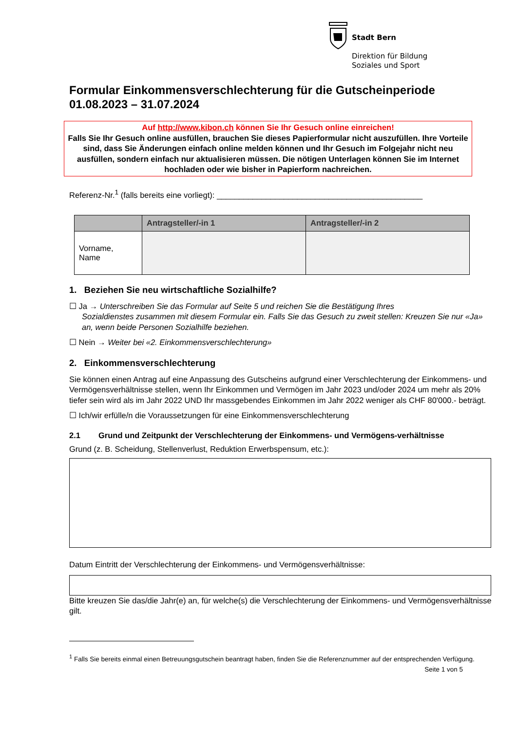Stadt Bern
Direktion für Bildung
Soziales und Sport
Formular Einkommensverschlechterung für die Gutscheinperiode 01.08.2023 – 31.07.2024
Auf http://www.kibon.ch können Sie Ihr Gesuch online einreichen!
Falls Sie Ihr Gesuch online ausfüllen, brauchen Sie dieses Papierformular nicht auszufüllen. Ihre Vorteile sind, dass Sie Änderungen einfach online melden können und Ihr Gesuch im Folgejahr nicht neu ausfüllen, sondern einfach nur aktualisieren müssen. Die nötigen Unterlagen können Sie im Internet hochladen oder wie bisher in Papierform nachreichen.
Referenz-Nr.<sup>1</sup> (falls bereits eine vorliegt): ______________________________________________
| | Antragsteller/-in 1 | Antragsteller/-in 2 |
| --- | --- | --- |
| Vorname, Name | | |
1. Beziehen Sie neu wirtschaftliche Sozialhilfe?
☐ Ja → Unterschreiben Sie das Formular auf Seite 5 und reichen Sie die Bestätigung Ihres
Sozialdienstes zusammen mit diesem Formular ein. Falls Sie das Gesuch zu zweit stellen: Kreuzen Sie nur «Ja» an, wenn beide Personen Sozialhilfe beziehen.
☐ Nein → Weiter bei «2. Einkommensverschlechterung»
2. Einkommensverschlechterung
Sie können einen Antrag auf eine Anpassung des Gutscheins aufgrund einer Verschlechterung der Einkommens- und Vermögensverhältnisse stellen, wenn Ihr Einkommen und Vermögen im Jahr 2023 und/oder 2024 um mehr als 20% tiefer sein wird als im Jahr 2022 UND Ihr massgebendes Einkommen im Jahr 2022 weniger als CHF 80'000.- beträgt.
☐ Ich/wir erfülle/n die Voraussetzungen für eine Einkommensverschlechterung
2.1 Grund und Zeitpunkt der Verschlechterung der Einkommens- und Vermögens-verhältnisse
Grund (z. B. Scheidung, Stellenverlust, Reduktion Erwerbspensum, etc.):
Datum Eintritt der Verschlechterung der Einkommens- und Vermögensverhältnisse:
Bitte kreuzen Sie das/die Jahr(e) an, für welche(s) die Verschlechterung der Einkommens- und Vermögensverhältnisse gilt.
<sup>1</sup> Falls Sie bereits einmal einen Betreuungsgutschein beantragt haben, finden Sie die Referenznummer auf der entsprechenden Verfügung.
Seite 1 von 5